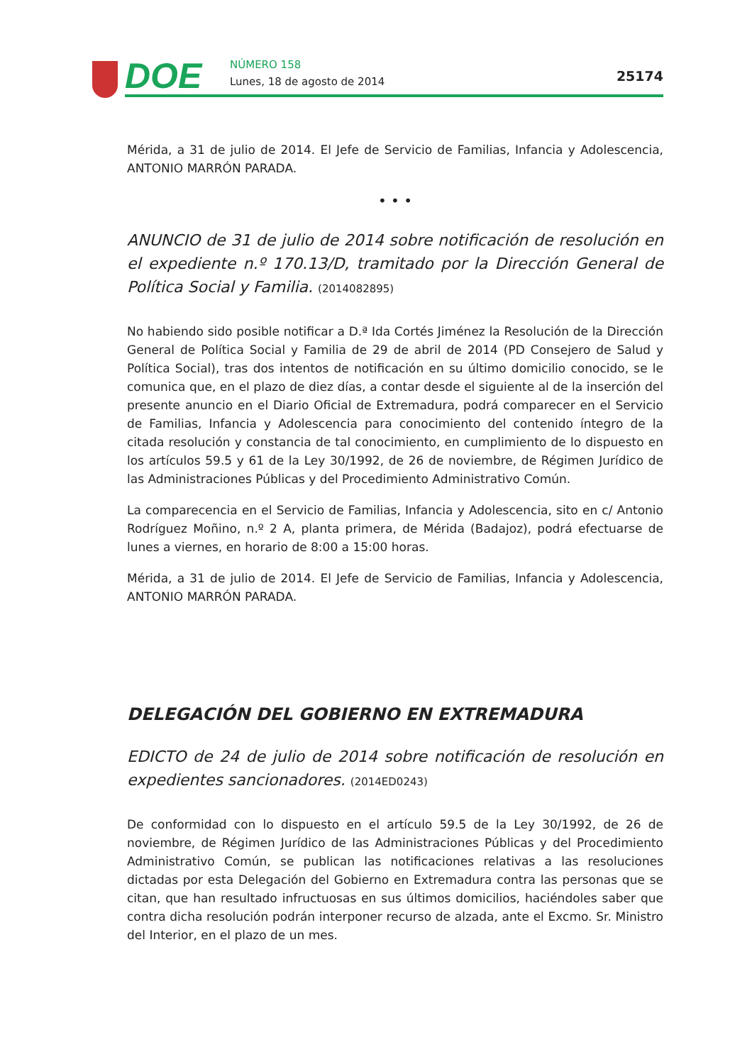DOE NÚMERO 158
Lunes, 18 de agosto de 2014 25174
Mérida, a 31 de julio de 2014. El Jefe de Servicio de Familias, Infancia y Adolescencia, ANTONIO MARRÓN PARADA.
• • •
ANUNCIO de 31 de julio de 2014 sobre notificación de resolución en el expediente n.º 170.13/D, tramitado por la Dirección General de Política Social y Familia. (2014082895)
No habiendo sido posible notificar a D.ª Ida Cortés Jiménez la Resolución de la Dirección General de Política Social y Familia de 29 de abril de 2014 (PD Consejero de Salud y Política Social), tras dos intentos de notificación en su último domicilio conocido, se le comunica que, en el plazo de diez días, a contar desde el siguiente al de la inserción del presente anuncio en el Diario Oficial de Extremadura, podrá comparecer en el Servicio de Familias, Infancia y Adolescencia para conocimiento del contenido íntegro de la citada resolución y constancia de tal conocimiento, en cumplimiento de lo dispuesto en los artículos 59.5 y 61 de la Ley 30/1992, de 26 de noviembre, de Régimen Jurídico de las Administraciones Públicas y del Procedimiento Administrativo Común.
La comparecencia en el Servicio de Familias, Infancia y Adolescencia, sito en c/ Antonio Rodríguez Moñino, n.º 2 A, planta primera, de Mérida (Badajoz), podrá efectuarse de lunes a viernes, en horario de 8:00 a 15:00 horas.
Mérida, a 31 de julio de 2014. El Jefe de Servicio de Familias, Infancia y Adolescencia, ANTONIO MARRÓN PARADA.
DELEGACIÓN DEL GOBIERNO EN EXTREMADURA
EDICTO de 24 de julio de 2014 sobre notificación de resolución en expedientes sancionadores. (2014ED0243)
De conformidad con lo dispuesto en el artículo 59.5 de la Ley 30/1992, de 26 de noviembre, de Régimen Jurídico de las Administraciones Públicas y del Procedimiento Administrativo Común, se publican las notificaciones relativas a las resoluciones dictadas por esta Delegación del Gobierno en Extremadura contra las personas que se citan, que han resultado infructuosas en sus últimos domicilios, haciéndoles saber que contra dicha resolución podrán interponer recurso de alzada, ante el Excmo. Sr. Ministro del Interior, en el plazo de un mes.